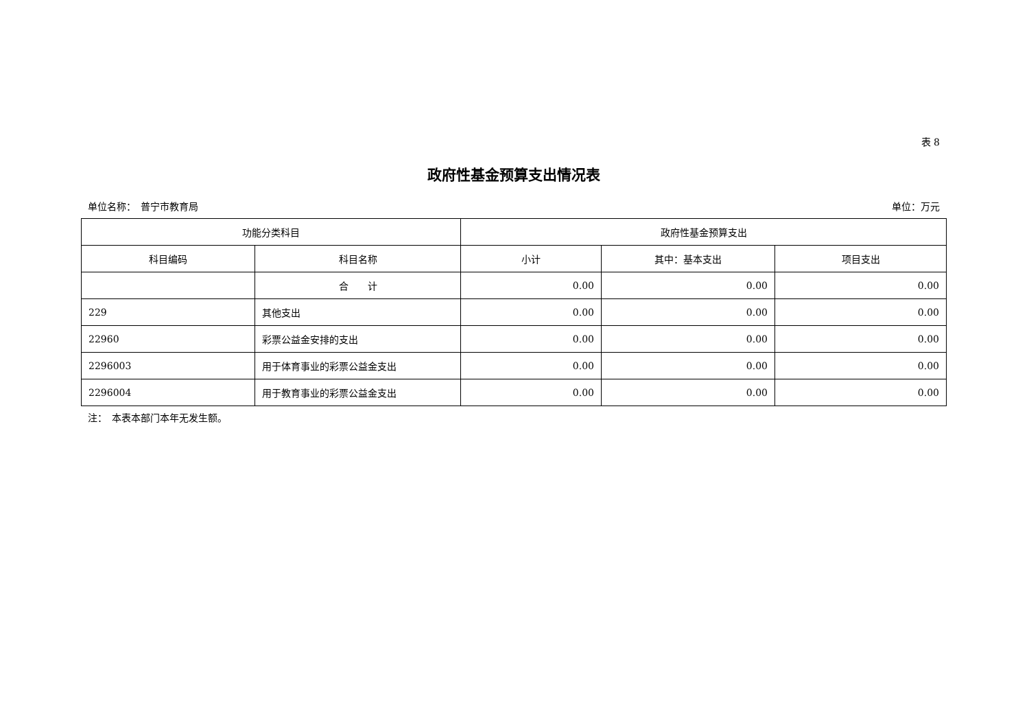表 8
政府性基金预算支出情况表
单位名称：　普宁市教育局 单位：万元
| 功能分类科目 | | 政府性基金预算支出 | | |
| --- | --- | --- | --- | --- |
| 科目编码 | 科目名称 | 小计 | 其中：基本支出 | 项目支出 |
| | 合 计 | 0.00 | 0.00 | 0.00 |
| 229 | 其他支出 | 0.00 | 0.00 | 0.00 |
| 22960 | 彩票公益金安排的支出 | 0.00 | 0.00 | 0.00 |
| 2296003 | 用于体育事业的彩票公益金支出 | 0.00 | 0.00 | 0.00 |
| 2296004 | 用于教育事业的彩票公益金支出 | 0.00 | 0.00 | 0.00 |
注：　本表本部门本年无发生额。